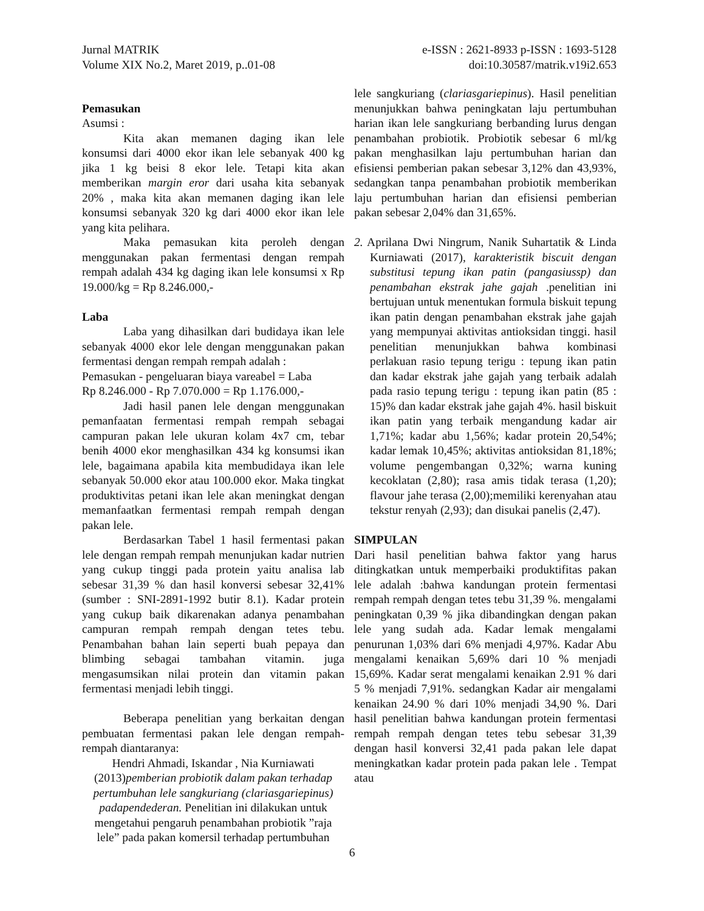Jurnal MATRIK
Volume XIX No.2, Maret 2019, p..01-08
e-ISSN : 2621-8933 p-ISSN : 1693-5128
doi:10.30587/matrik.v19i2.653
Pemasukan
Asumsi :
Kita akan memanen daging ikan lele konsumsi dari 4000 ekor ikan lele sebanyak 400 kg jika 1 kg beisi 8 ekor lele. Tetapi kita akan memberikan margin eror dari usaha kita sebanyak 20% , maka kita akan memanen daging ikan lele konsumsi sebanyak 320 kg dari 4000 ekor ikan lele yang kita pelihara.
Maka pemasukan kita peroleh dengan menggunakan pakan fermentasi dengan rempah rempah adalah 434 kg daging ikan lele konsumsi x Rp 19.000/kg = Rp 8.246.000,-
Laba
Laba yang dihasilkan dari budidaya ikan lele sebanyak 4000 ekor lele dengan menggunakan pakan fermentasi dengan rempah rempah adalah :
Pemasukan - pengeluaran biaya vareabel = Laba
Rp 8.246.000 - Rp 7.070.000 = Rp 1.176.000,-
Jadi hasil panen lele dengan menggunakan pemanfaatan fermentasi rempah rempah sebagai campuran pakan lele ukuran kolam 4x7 cm, tebar benih 4000 ekor menghasilkan 434 kg konsumsi ikan lele, bagaimana apabila kita membudidaya ikan lele sebanyak 50.000 ekor atau 100.000 ekor. Maka tingkat produktivitas petani ikan lele akan meningkat dengan memanfaatkan fermentasi rempah rempah dengan pakan lele.
Berdasarkan Tabel 1 hasil fermentasi pakan lele dengan rempah rempah menunjukan kadar nutrien yang cukup tinggi pada protein yaitu analisa lab sebesar 31,39 % dan hasil konversi sebesar 32,41% (sumber : SNI-2891-1992 butir 8.1). Kadar protein yang cukup baik dikarenakan adanya penambahan campuran rempah rempah dengan tetes tebu. Penambahan bahan lain seperti buah pepaya dan blimbing sebagai tambahan vitamin. juga mengasumsikan nilai protein dan vitamin pakan fermentasi menjadi lebih tinggi.
Beberapa penelitian yang berkaitan dengan pembuatan fermentasi pakan lele dengan rempah-rempah diantaranya:
Hendri Ahmadi, Iskandar , Nia Kurniawati (2013)pemberian probiotik dalam pakan terhadap pertumbuhan lele sangkuriang (clariasgariepinus) padapendederan. Penelitian ini dilakukan untuk mengetahui pengaruh penambahan probiotik ”raja lele” pada pakan komersil terhadap pertumbuhan
lele sangkuriang (clariasgariepinus). Hasil penelitian menunjukkan bahwa peningkatan laju pertumbuhan harian ikan lele sangkuriang berbanding lurus dengan penambahan probiotik. Probiotik sebesar 6 ml/kg pakan menghasilkan laju pertumbuhan harian dan efisiensi pemberian pakan sebesar 3,12% dan 43,93%, sedangkan tanpa penambahan probiotik memberikan laju pertumbuhan harian dan efisiensi pemberian pakan sebesar 2,04% dan 31,65%.
2. Aprilana Dwi Ningrum, Nanik Suhartatik & Linda Kurniawati (2017), karakteristik biscuit dengan substitusi tepung ikan patin (pangasiussp) dan penambahan ekstrak jahe gajah .penelitian ini bertujuan untuk menentukan formula biskuit tepung ikan patin dengan penambahan ekstrak jahe gajah yang mempunyai aktivitas antioksidan tinggi. hasil penelitian menunjukkan bahwa kombinasi perlakuan rasio tepung terigu : tepung ikan patin dan kadar ekstrak jahe gajah yang terbaik adalah pada rasio tepung terigu : tepung ikan patin (85 : 15)% dan kadar ekstrak jahe gajah 4%. hasil biskuit ikan patin yang terbaik mengandung kadar air 1,71%; kadar abu 1,56%; kadar protein 20,54%; kadar lemak 10,45%; aktivitas antioksidan 81,18%; volume pengembangan 0,32%; warna kuning kecoklatan (2,80); rasa amis tidak terasa (1,20); flavour jahe terasa (2,00);memiliki kerenyahan atau tekstur renyah (2,93); dan disukai panelis (2,47).
SIMPULAN
Dari hasil penelitian bahwa faktor yang harus ditingkatkan untuk memperbaiki produktifitas pakan lele adalah :bahwa kandungan protein fermentasi rempah rempah dengan tetes tebu 31,39 %. mengalami peningkatan 0,39 % jika dibandingkan dengan pakan lele yang sudah ada. Kadar lemak mengalami penurunan 1,03% dari 6% menjadi 4,97%. Kadar Abu mengalami kenaikan 5,69% dari 10 % menjadi 15,69%. Kadar serat mengalami kenaikan 2.91 % dari 5 % menjadi 7,91%. sedangkan Kadar air mengalami kenaikan 24.90 % dari 10% menjadi 34,90 %. Dari hasil penelitian bahwa kandungan protein fermentasi rempah rempah dengan tetes tebu sebesar 31,39 dengan hasil konversi 32,41 pada pakan lele dapat meningkatkan kadar protein pada pakan lele . Tempat atau
6